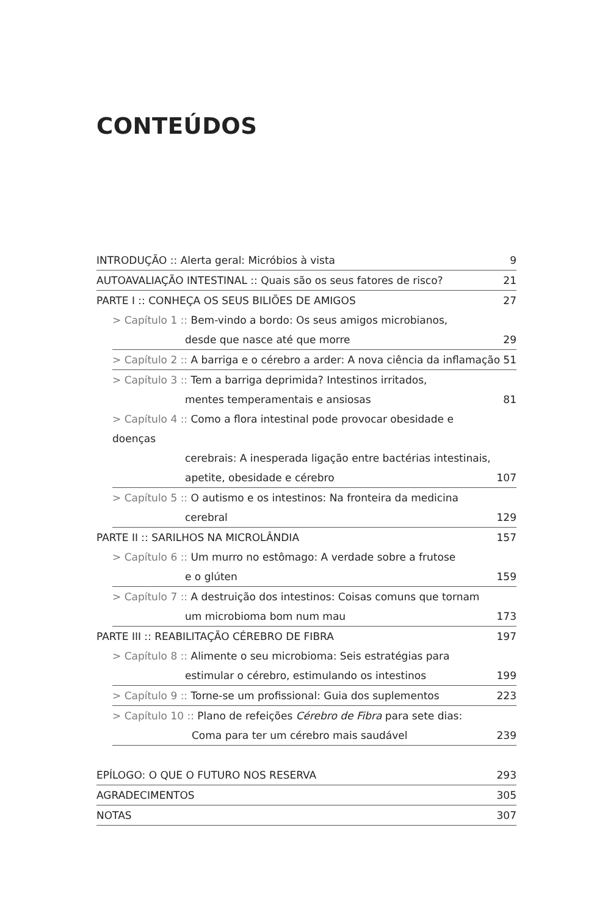CONTEÚDOS
INTRODUÇÃO :: Alerta geral: Micróbios à vista 9
AUTOAVALIAÇÃO INTESTINAL :: Quais são os seus fatores de risco? 21
PARTE I :: CONHEÇA OS SEUS BILIÕES DE AMIGOS 27
> Capítulo 1 :: Bem-vindo a bordo: Os seus amigos microbianos,
desde que nasce até que morre 29
> Capítulo 2 :: A barriga e o cérebro a arder: A nova ciência da inflamação 51
> Capítulo 3 :: Tem a barriga deprimida? Intestinos irritados,
mentes temperamentais e ansiosas 81
> Capítulo 4 :: Como a flora intestinal pode provocar obesidade e doenças
cerebrais: A inesperada ligação entre bactérias intestinais,
apetite, obesidade e cérebro 107
> Capítulo 5 :: O autismo e os intestinos: Na fronteira da medicina
cerebral 129
PARTE II :: SARILHOS NA MICROLÂNDIA 157
> Capítulo 6 :: Um murro no estômago: A verdade sobre a frutose
e o glúten 159
> Capítulo 7 :: A destruição dos intestinos: Coisas comuns que tornam
um microbioma bom num mau 173
PARTE III :: REABILITAÇÃO CÉREBRO DE FIBRA 197
> Capítulo 8 :: Alimente o seu microbioma: Seis estratégias para
estimular o cérebro, estimulando os intestinos 199
> Capítulo 9 :: Torne-se um profissional: Guia dos suplementos 223
> Capítulo 10 :: Plano de refeições Cérebro de Fibra para sete dias:
Coma para ter um cérebro mais saudável 239
EPÍLOGO: O QUE O FUTURO NOS RESERVA 293
AGRADECIMENTOS 305
NOTAS 307